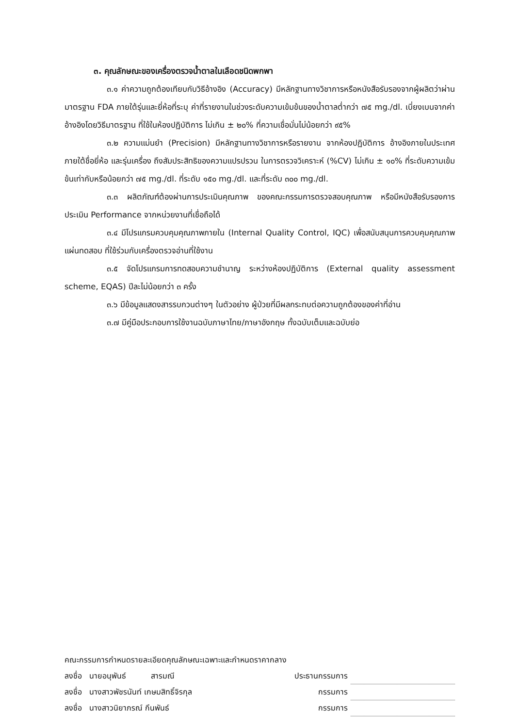๓. คุณลักษณะของเครื่องตรวจน้ำตาลในเลือดชนิดพกพา
๓.๑ ค่าความถูกต้องเทียบกับวิธีอ้างอิง (Accuracy) มีหลักฐานทางวิชาการหรือหนังสือรับรองจากผู้ผลิตว่าผ่านมาตรฐาน FDA ภายใต้รุ่นและยี่ห้อที่ระบุ ค่าที่รายงานในช่วงระดับความเข้มข้นของน้ำตาลต่ำกว่า ๗๕ mg./dl. เบี่ยงเบนจากค่าอ้างอิงโดยวิธีมาตรฐาน ที่ใช้ในห้องปฏิบัติการ ไม่เกิน ± ๒๐% ที่ความเชื่อมั่นไม่น้อยกว่า ๙๕%
๓.๒ ความแม่นยำ (Precision) มีหลักฐานทางวิชาการหรือรายงาน จากห้องปฏิบัติการ อ้างอิงภายในประเทศ ภายใต้ชื่อยี่ห้อ และรุ่นเครื่อง ถึงสัมประสิทธิของความแปรปรวน ในการตรวจวิเคราะห์ (%CV) ไม่เกิน ± ๑๐% ที่ระดับความเข้มข้นเท่ากับหรือน้อยกว่า ๗๕ mg./dl. ที่ระดับ ๑๕๐ mg./dl. และที่ระดับ ๓๐๐ mg./dl.
๓.๓ ผลิตภัณฑ์ต้องผ่านการประเมินคุณภาพ ของคณะกรรมการตรวจสอบคุณภาพ หรือมีหนังสือรับรองการประเมิน Performance จากหน่วยงานที่เชื่อถือได้
๓.๔ มีโปรแกรมควบคุมคุณภาพภายใน (Internal Quality Control, IQC) เพื่อสนับสนุนการควบคุมคุณภาพแผ่นทดสอบ ที่ใช้ร่วมกับเครื่องตรวจอ่านที่ใช้งาน
๓.๕ จัดโปรแกรมการทดสอบความชำนาญ ระหว่างห้องปฏิบัติการ (External quality assessment scheme, EQAS) ปีละไม่น้อยกว่า ๓ ครั้ง
๓.๖ มีข้อมูลแสดงสารรบกวนต่างๆ ในตัวอย่าง ผู้ป่วยที่มีผลกระทบต่อความถูกต้องของค่าที่อ่าน
๓.๗ มีคู่มือประกอบการใช้งานฉบับภาษาไทย/ภาษาอังกฤษ ทั้งฉบับเต็มและฉบับย่อ
คณะกรรมการกำหนดรายละเอียดคุณลักษณะเฉพาะและกำหนดราคากลาง
| ลงชื่อ นายอนุพันธ์ สารมณี | ประธานกรรมการ | |
| ลงชื่อ นางสาวพัชรนันท์ เกษมสิทธิ์จิรกุล | กรรมการ | |
| ลงชื่อ นางสาวนิยาภรณ์ กึนพันธ์ | กรรมการ | |